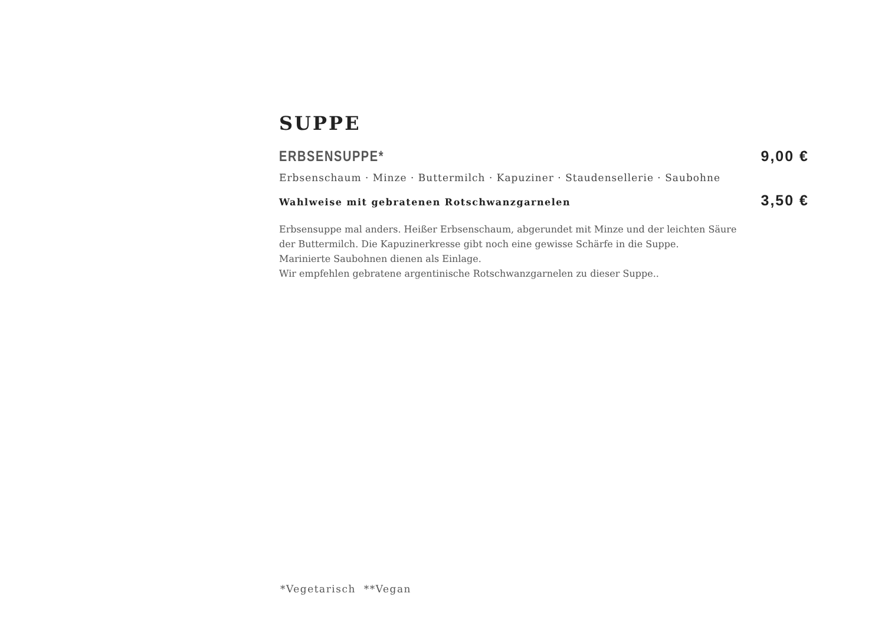SUPPE
ERBSENSUPPE* 9,00 €
Erbsenschaum · Minze · Buttermilch · Kapuziner · Staudensellerie · Saubohne
Wahlweise mit gebratenen Rotschwanzgarnelen 3,50 €
Erbsensuppe mal anders. Heißer Erbsenschaum, abgerundet mit Minze und der leichten Säure
der Buttermilch. Die Kapuzinerkresse gibt noch eine gewisse Schärfe in die Suppe.
Marinierte Saubohnen dienen als Einlage.
Wir empfehlen gebratene argentinische Rotschwanzgarnelen zu dieser Suppe..
*Vegetarisch **Vegan